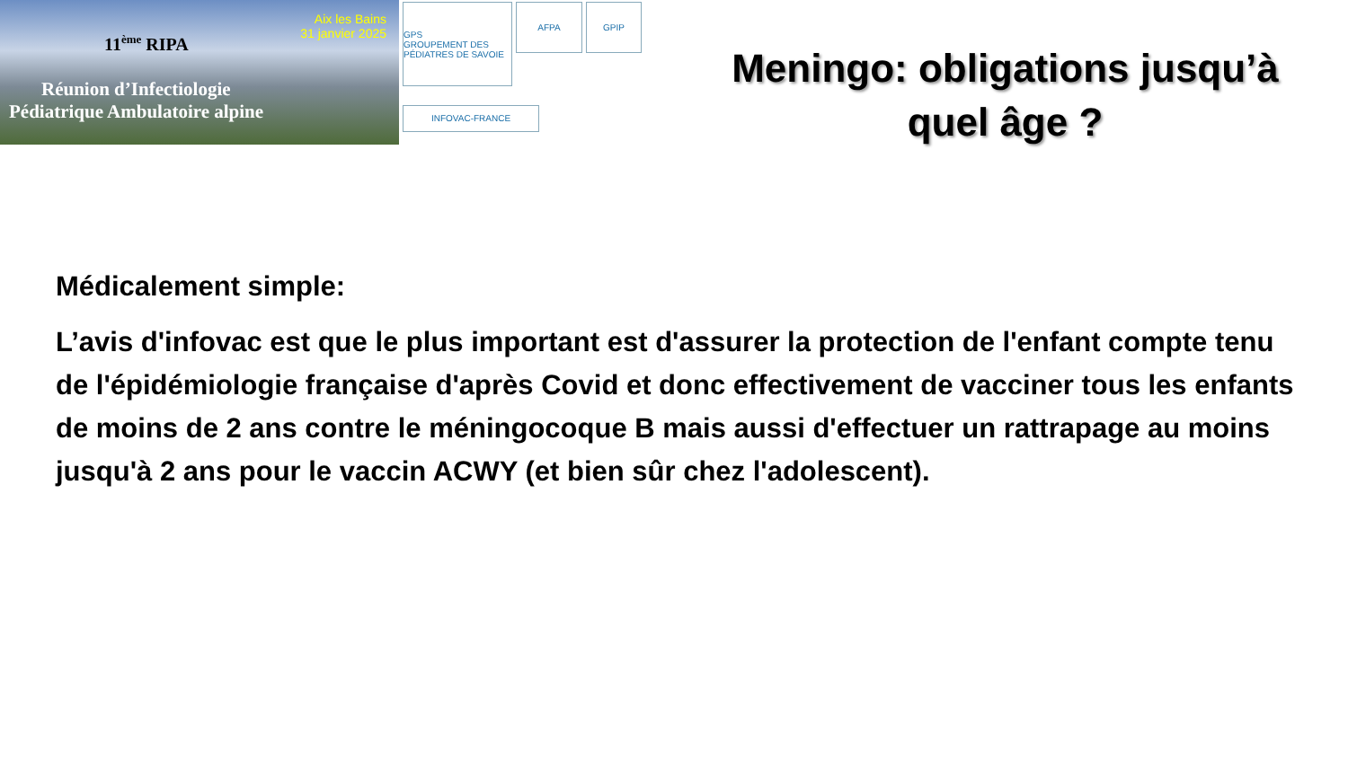11<sup>ème</sup> RIPA
Aix les Bains
31 janvier 2025
Réunion d’Infectiologie
Pédiatrique Ambulatoire alpine
GPS
GROUPEMENT DES PÉDIATRES DE SAVOIE
AFPA
GPIP
INFOVAC-FRANCE
Meningo: obligations jusqu’à
quel âge ?
Médicalement simple:
L’avis d'infovac est que le plus important est d'assurer la protection de l'enfant compte tenu de l'épidémiologie française d'après Covid et donc effectivement de vacciner tous les enfants de moins de 2 ans contre le méningocoque B mais aussi d'effectuer un rattrapage au moins jusqu'à 2 ans pour le vaccin ACWY (et bien sûr chez l'adolescent).